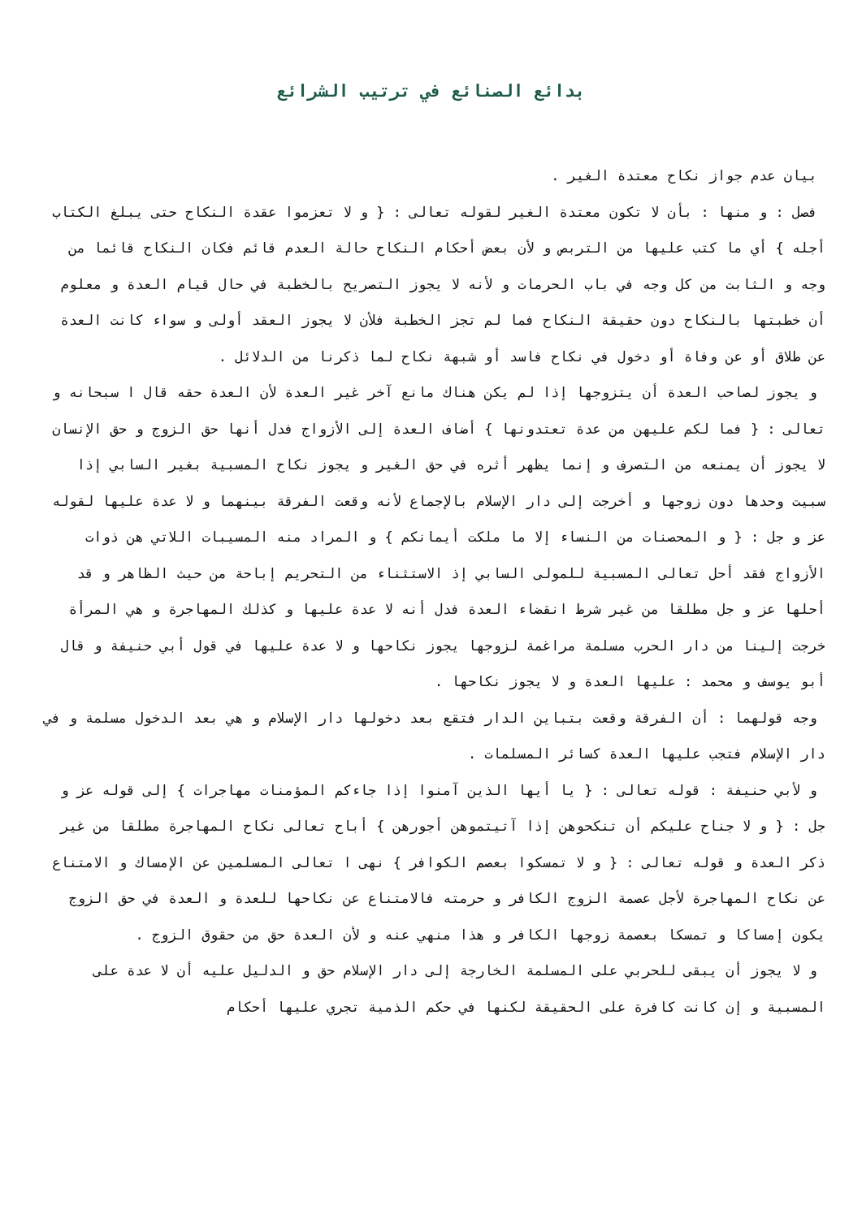بدائع الصنائع في ترتيب الشرائع
بيان عدم جواز نكاح معتدة الغير .
فصل : و منها : بأن لا تكون معتدة الغير لقوله تعالى : { و لا تعزموا عقدة النكاح حتى يبلغ الكتاب أجله } أي ما كتب عليها من التربص و لأن بعض أحكام النكاح حالة العدم قائم فكان النكاح قائما من وجه و الثابت من كل وجه في باب الحرمات و لأنه لا يجوز التصريح بالخطبة في حال قيام العدة و معلوم أن خطبتها بالنكاح دون حقيقة النكاح فما لم تجز الخطبة فلأن لا يجوز العقد أولى و سواء كانت العدة عن طلاق أو عن وفاة أو دخول في نكاح فاسد أو شبهة نكاح لما ذكرنا من الدلائل .
و يجوز لصاحب العدة أن يتزوجها إذا لم يكن هناك مانع آخر غير العدة لأن العدة حقه قال ا سبحانه و تعالى : { فما لكم عليهن من عدة تعتدونها } أضاف العدة إلى الأزواج فدل أنها حق الزوج و حق الإنسان لا يجوز أن يمنعه من التصرف و إنما يظهر أثره في حق الغير و يجوز نكاح المسبية بغير السابي إذا سبيت وحدها دون زوجها و أخرجت إلى دار الإسلام بالإجماع لأنه وقعت الفرقة بينهما و لا عدة عليها لقوله عز و جل : { و المحصنات من النساء إلا ما ملكت أيمانكم } و المراد منه المسيبات اللاتي هن ذوات الأزواج فقد أحل تعالى المسبية للمولى السابي إذ الاستثناء من التحريم إباحة من حيث الظاهر و قد أحلها عز و جل مطلقا من غير شرط انقضاء العدة فدل أنه لا عدة عليها و كذلك المهاجرة و هي المرأة خرجت إلينا من دار الحرب مسلمة مراغمة لزوجها يجوز نكاحها و لا عدة عليها في قول أبي حنيفة و قال أبو يوسف و محمد : عليها العدة و لا يجوز نكاحها .
وجه قولهما : أن الفرقة وقعت بتباين الدار فتقع بعد دخولها دار الإسلام و هي بعد الدخول مسلمة و في دار الإسلام فتجب عليها العدة كسائر المسلمات .
و لأبي حنيفة : قوله تعالى : { يا أيها الذين آمنوا إذا جاءكم المؤمنات مهاجرات } إلى قوله عز و جل : { و لا جناح عليكم أن تنكحوهن إذا آتيتموهن أجورهن } أباح تعالى نكاح المهاجرة مطلقا من غير ذكر العدة و قوله تعالى : { و لا تمسكوا بعصم الكوافر } نهى ا تعالى المسلمين عن الإمساك و الامتناع عن نكاح المهاجرة لأجل عصمة الزوج الكافر و حرمته فالامتناع عن نكاحها للعدة و العدة في حق الزوج يكون إمساكا و تمسكا بعصمة زوجها الكافر و هذا منهي عنه و لأن العدة حق من حقوق الزوج .
و لا يجوز أن يبقى للحربي على المسلمة الخارجة إلى دار الإسلام حق و الدليل عليه أن لا عدة على المسبية و إن كانت كافرة على الحقيقة لكنها في حكم الذمية تجري عليها أحكام